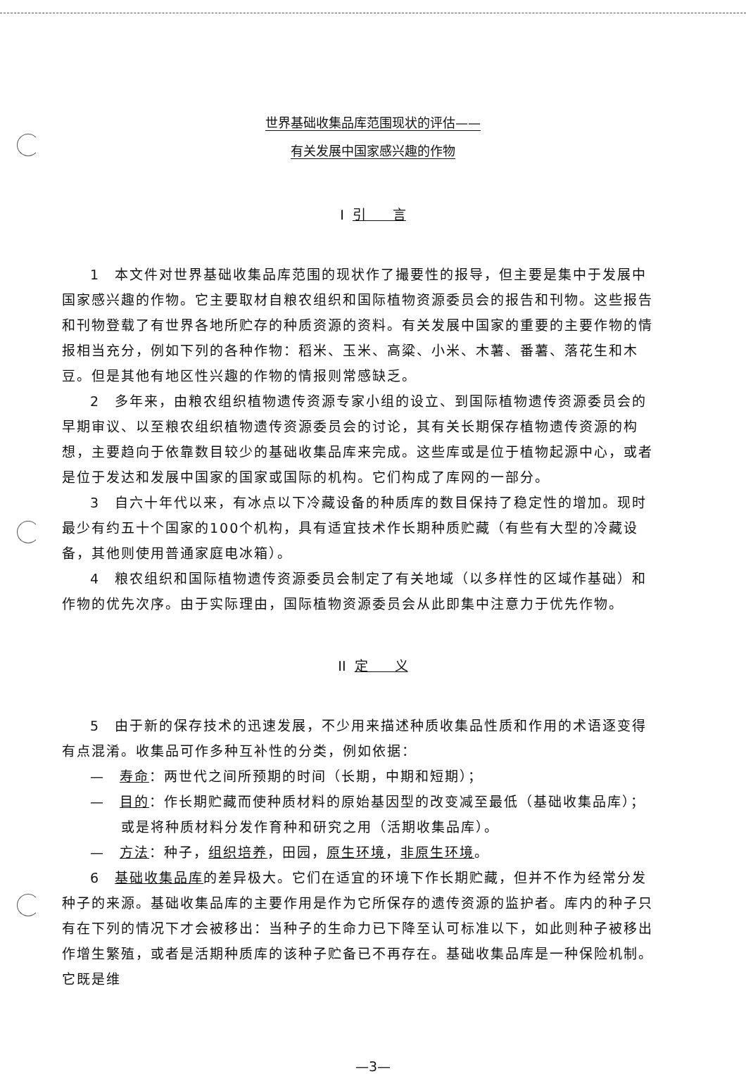世界基础收集品库范围现状的评估——
有关发展中国家感兴趣的作物
I 引　　言
1　本文件对世界基础收集品库范围的现状作了撮要性的报导，但主要是集中于发展中国家感兴趣的作物。它主要取材自粮农组织和国际植物资源委员会的报告和刊物。这些报告和刊物登载了有世界各地所贮存的种质资源的资料。有关发展中国家的重要的主要作物的情报相当充分，例如下列的各种作物：稻米、玉米、高粱、小米、木薯、番薯、落花生和木豆。但是其他有地区性兴趣的作物的情报则常感缺乏。
2　多年来，由粮农组织植物遗传资源专家小组的设立、到国际植物遗传资源委员会的早期审议、以至粮农组织植物遗传资源委员会的讨论，其有关长期保存植物遗传资源的构想，主要趋向于依靠数目较少的基础收集品库来完成。这些库或是位于植物起源中心，或者是位于发达和发展中国家的国家或国际的机构。它们构成了库网的一部分。
3　自六十年代以来，有冰点以下冷藏设备的种质库的数目保持了稳定性的增加。现时最少有约五十个国家的100个机构，具有适宜技术作长期种质贮藏（有些有大型的冷藏设备，其他则使用普通家庭电冰箱）。
4　粮农组织和国际植物遗传资源委员会制定了有关地域（以多样性的区域作基础）和作物的优先次序。由于实际理由，国际植物资源委员会从此即集中注意力于优先作物。
II 定　　义
5　由于新的保存技术的迅速发展，不少用来描述种质收集品性质和作用的术语逐变得有点混淆。收集品可作多种互补性的分类，例如依据：
—　寿命：两世代之间所预期的时间（长期，中期和短期）；
—　目的：作长期贮藏而使种质材料的原始基因型的改变减至最低（基础收集品库）；或是将种质材料分发作育种和研究之用（活期收集品库）。
—　方法：种子，组织培养，田园，原生环境，非原生环境。
6　基础收集品库的差异极大。它们在适宜的环境下作长期贮藏，但并不作为经常分发种子的来源。基础收集品库的主要作用是作为它所保存的遗传资源的监护者。库内的种子只有在下列的情况下才会被移出：当种子的生命力已下降至认可标准以下，如此则种子被移出作增生繁殖，或者是活期种质库的该种子贮备已不再存在。基础收集品库是一种保险机制。它既是维
—3—